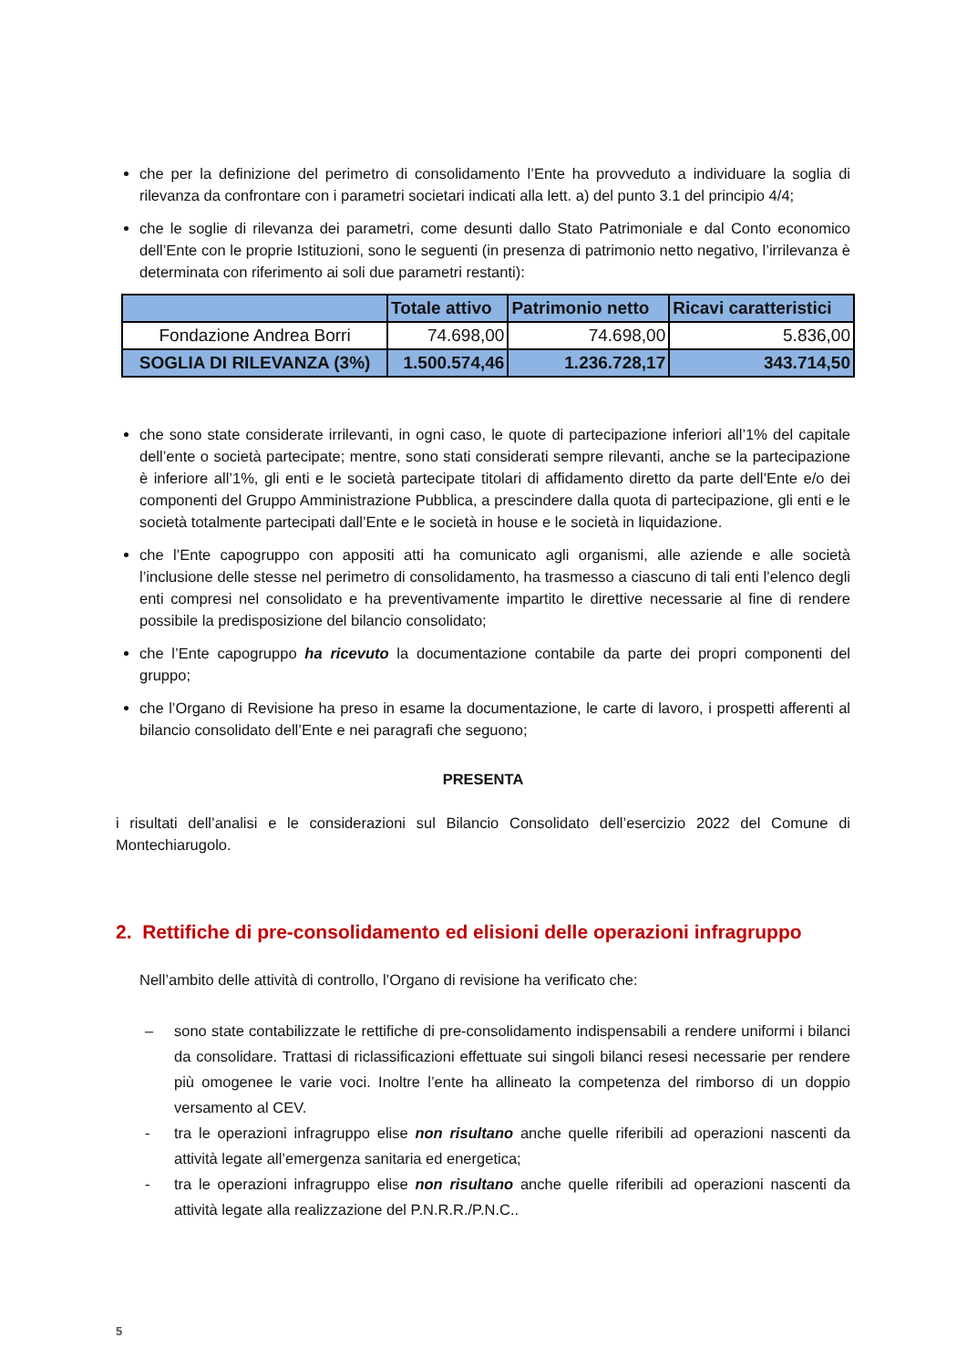che per la definizione del perimetro di consolidamento l’Ente ha provveduto a individuare la soglia di rilevanza da confrontare con i parametri societari indicati alla lett. a) del punto 3.1 del principio 4/4;
che le soglie di rilevanza dei parametri, come desunti dallo Stato Patrimoniale e dal Conto economico dell’Ente con le proprie Istituzioni, sono le seguenti (in presenza di patrimonio netto negativo, l’irrilevanza è determinata con riferimento ai soli due parametri restanti):
| | Totale attivo | Patrimonio netto | Ricavi caratteristici |
| --- | --- | --- | --- |
| Fondazione Andrea Borri | 74.698,00 | 74.698,00 | 5.836,00 |
| SOGLIA DI RILEVANZA (3%) | 1.500.574,46 | 1.236.728,17 | 343.714,50 |
che sono state considerate irrilevanti, in ogni caso, le quote di partecipazione inferiori all’1% del capitale dell’ente o società partecipate; mentre, sono stati considerati sempre rilevanti, anche se la partecipazione è inferiore all’1%, gli enti e le società partecipate titolari di affidamento diretto da parte dell’Ente e/o dei componenti del Gruppo Amministrazione Pubblica, a prescindere dalla quota di partecipazione, gli enti e le società totalmente partecipati dall’Ente e le società in house e le società in liquidazione.
che l’Ente capogruppo con appositi atti ha comunicato agli organismi, alle aziende e alle società l’inclusione delle stesse nel perimetro di consolidamento, ha trasmesso a ciascuno di tali enti l’elenco degli enti compresi nel consolidato e ha preventivamente impartito le direttive necessarie al fine di rendere possibile la predisposizione del bilancio consolidato;
che l’Ente capogruppo ha ricevuto la documentazione contabile da parte dei propri componenti del gruppo;
che l’Organo di Revisione ha preso in esame la documentazione, le carte di lavoro, i prospetti afferenti al bilancio consolidato dell’Ente e nei paragrafi che seguono;
PRESENTA
i risultati dell’analisi e le considerazioni sul Bilancio Consolidato dell’esercizio 2022 del Comune di Montechiarugolo.
2. Rettifiche di pre-consolidamento ed elisioni delle operazioni infragruppo
Nell’ambito delle attività di controllo, l’Organo di revisione ha verificato che:
– sono state contabilizzate le rettifiche di pre-consolidamento indispensabili a rendere uniformi i bilanci da consolidare. Trattasi di riclassificazioni effettuate sui singoli bilanci resesi necessarie per rendere più omogenee le varie voci. Inoltre l’ente ha allineato la competenza del rimborso di un doppio versamento al CEV.
- tra le operazioni infragruppo elise non risultano anche quelle riferibili ad operazioni nascenti da attività legate all’emergenza sanitaria ed energetica;
- tra le operazioni infragruppo elise non risultano anche quelle riferibili ad operazioni nascenti da attività legate alla realizzazione del P.N.R.R./P.N.C..
5